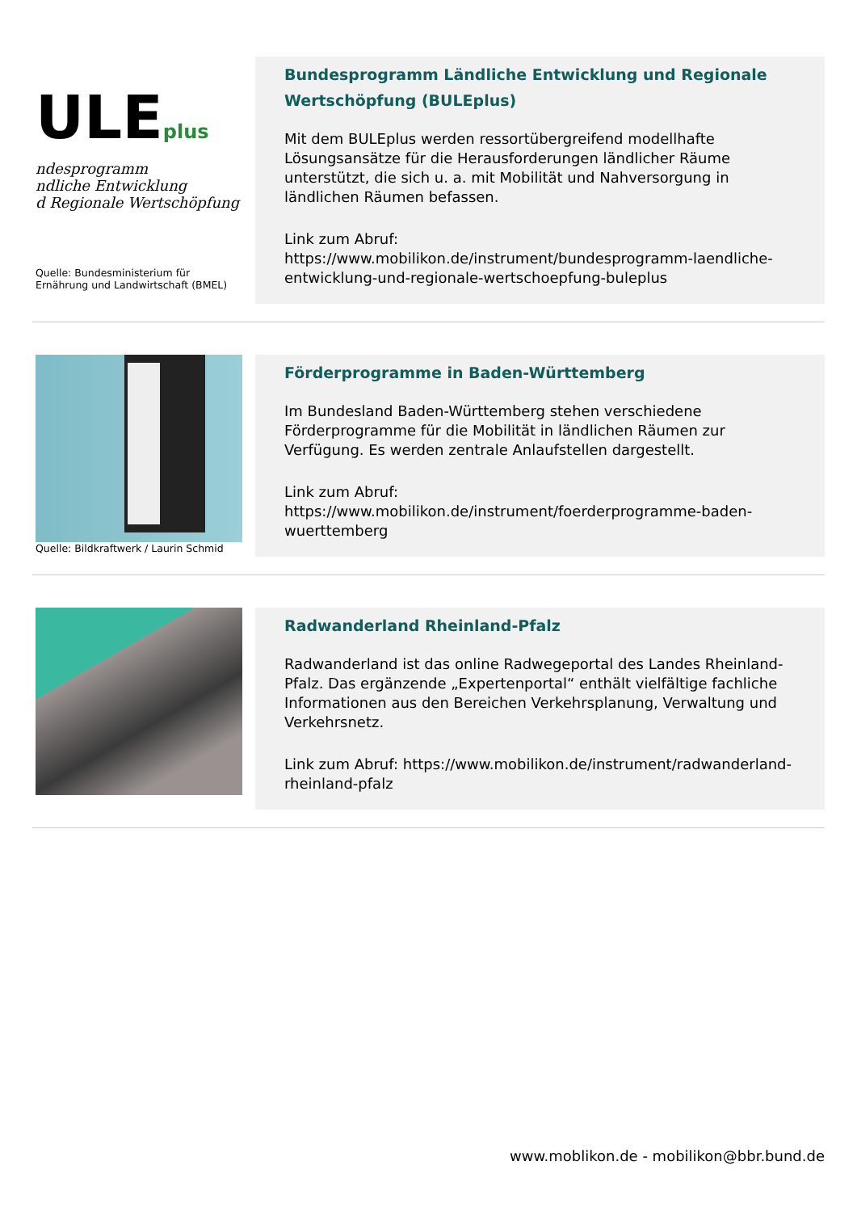ULEplus
ndesprogramm
ndliche Entwicklung
d Regionale Wertschöpfung
Quelle: Bundesministerium für Ernährung und Landwirtschaft (BMEL)
Bundesprogramm Ländliche Entwicklung und Regionale Wertschöpfung (BULEplus)
Mit dem BULEplus werden ressortübergreifend modellhafte Lösungsansätze für die Herausforderungen ländlicher Räume unterstützt, die sich u. a. mit Mobilität und Nahversorgung in ländlichen Räumen befassen.
Link zum Abruf:
https://www.mobilikon.de/instrument/bundesprogramm-laendliche-entwicklung-und-regionale-wertschoepfung-buleplus
Quelle: Bildkraftwerk / Laurin Schmid
Förderprogramme in Baden-Württemberg
Im Bundesland Baden-Württemberg stehen verschiedene Förderprogramme für die Mobilität in ländlichen Räumen zur Verfügung. Es werden zentrale Anlaufstellen dargestellt.
Link zum Abruf:
https://www.mobilikon.de/instrument/foerderprogramme-baden-wuerttemberg
Radwanderland Rheinland-Pfalz
Radwanderland ist das online Radwegeportal des Landes Rheinland-Pfalz. Das ergänzende „Expertenportal“ enthält vielfältige fachliche Informationen aus den Bereichen Verkehrsplanung, Verwaltung und Verkehrsnetz.
Link zum Abruf: https://www.mobilikon.de/instrument/radwanderland-rheinland-pfalz
www.moblikon.de - mobilikon@bbr.bund.de